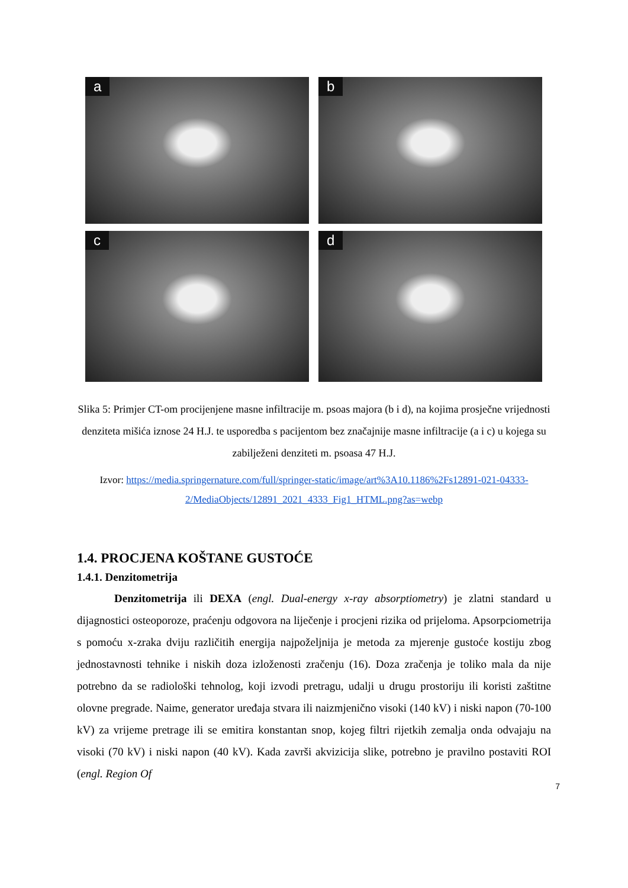a
b
c
d
Slika 5: Primjer CT-om procijenjene masne infiltracije m. psoas majora (b i d), na kojima prosječne vrijednosti denziteta mišića iznose 24 H.J. te usporedba s pacijentom bez značajnije masne infiltracije (a i c) u kojega su zabilježeni denziteti m. psoasa 47 H.J.
Izvor: https://media.springernature.com/full/springer-static/image/art%3A10.1186%2Fs12891-021-04333-2/MediaObjects/12891_2021_4333_Fig1_HTML.png?as=webp
1.4. PROCJENA KOŠTANE GUSTOĆE
1.4.1. Denzitometrija
Denzitometrija ili DEXA (engl. Dual-energy x-ray absorptiometry) je zlatni standard u dijagnostici osteoporoze, praćenju odgovora na liječenje i procjeni rizika od prijeloma. Apsorpciometrija s pomoću x-zraka dviju različitih energija najpoželjnija je metoda za mjerenje gustoće kostiju zbog jednostavnosti tehnike i niskih doza izloženosti zračenju (16). Doza zračenja je toliko mala da nije potrebno da se radiološki tehnolog, koji izvodi pretragu, udalji u drugu prostoriju ili koristi zaštitne olovne pregrade. Naime, generator uređaja stvara ili naizmjenično visoki (140 kV) i niski napon (70-100 kV) za vrijeme pretrage ili se emitira konstantan snop, kojeg filtri rijetkih zemalja onda odvajaju na visoki (70 kV) i niski napon (40 kV). Kada završi akvizicija slike, potrebno je pravilno postaviti ROI (engl. Region Of
7